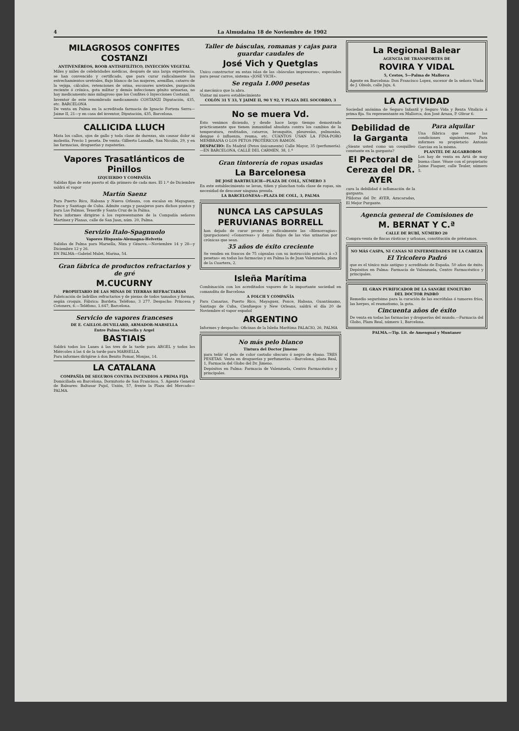4 La Almudaina 18 de Noviembre de 1902
MILAGROSOS CONFITES COSTANZI
ANTIVENÉREOS, ROOB ANTISIFILÍTICO, INYECCIÓN VEGETAL
Miles y miles de celebridades médicas, después de una larga experiencia, se han convencido y certificado, que para curar radicalmente los estrechamientos uretrales, flujo blanco de las mujeres, arenillas, catarro de la vejiga, cálculos, retenciones de orina, escozores uretrales, purgación reciente ó crónica, gota militar y demás infecciones génito urinarias, no hay medicamento más milagroso que los Confites ó Inyecciones Costanzi.
Inventor de este renombrado medicamento COSTANZI Diputación, 435, etc. BARCELONA
De venta en Palma en la acreditada farmacia de Ignacio Forteza Serra—Jaime II, 21—y en casa del inventor, Diputación, 435, Barcelona.
CALLICIDA LLUCH
Mata los callos, ojos de gallo y toda clase de durezas, sin causar dolor ni molestia. Precio 1 peseta. De venta: Gilberto Lassalle, San Nicolás, 29, y en las farmacias, droguerías y zapaterías.
Vapores Trasatlánticos de Pinillos
IZQUIERDO Y COMPAÑÍA
Salidas fijas de este puerto el día primero de cada mes. El 1.º de Diciembre saldrá el vapor
Martín Saenz
Para Puerto Rico, Habana y Nueva Orleans, con escalas en Mayaguez, Ponce y Santiago de Cuba. Admite carga y pasajeros para dichos puntos y para Las Palmas, Tenerife y Santa Cruz de la Palma.
Para informes dirigirse á los representantes de la Compañía señores Martínez y Planas, calle de San Juan, núm. 20, Palma.
Servizio Italo-Spagnuolo
Vapores Hispania-Alemagna-Helvetia
Salidas de Palma para Marsella, Niza y Génova.—Noviembre 14 y 28—y Diciembre 12 y 26.
EN PALMA—Gabriel Mulet, Marina, 54.
Gran fábrica de productos refractarios y de gré
M.CUCURNY
PROPIETARIO DE LAS MINAS DE TIERRAS REFRACTARIAS
Fabricación de ladrillos refractarios y de piezas de todos tamaños y formas, según croquis. Fábrica: Bordeta. Teléfono, 3 277. Despacho: Princesa y Cotoners, 6.—Teléfono, 1.647, Barcelona.
Servicio de vapores franceses
DE E. CAILLOL-DUVILLARD, ARMADOR-MARSELLA
Entre Palma Marsella y Argel
BASTIAIS
Saldrá todos los Lunes á las tres de la tarde para ARGEL y todos los Miércoles á las 4 de la tarde para MARSELLA.
Para informes dirigirse á don Benito Pomar, Monjas, 14.
LA CATALANA
COMPAÑÍA DE SEGUROS CONTRA INCENDIOS A PRIMA FIJA
Domiciliada en Barcelona, Dormitorio de San Francisco, 5. Agente General de Baleares: Baltasar Pujol, Unión, 57, frente la Plaza del Mercado—PALMA.
Taller de básculas, romanas y cajas para guardar caudales de
José Vich y Quetglas
Unico constructor en estas islas de las «básculas impresoras», especiales para pesar carros, sistema «JOSE VICH».
Se regala 1.000 pesetas
al mecánico que la abra.
Visitar mi nuevo establecimiento
COLÓN 31 Y 33, Y JAIME II, 90 Y 92, Y PLAZA DEL SOCORRO, 3
No se muera Vd.
Esto venimos diciendo, y desde hace largo tiempo demostrado prácticamente que tienen inmunidad absoluta contra los cambios de la temperatura, resfriados, catarros, bronquitis, pleuresías, pulmonías, dengue ó influenza, reuma, etc. CUANTOS USAN LA FINA-PORO MEMBRANA O LOS PETOS PROTÉRICOS RAMÓN.
DESPACHO: En Madrid (Petos únicamente) Calle Mayor, 35 (perfumería).—EN BARCELONA, CALLE DEL CARMEN, 38, 1.º
Gran tintorería de ropas usadas
La Barcelonesa
DE JOSÉ BARTRULICH—PLAZA DE COLL, NÚMERO 3
En este establecimiento se lavan, tiñen y planchan toda clase de ropas, sin necesidad de descoser ninguna prenda.
LA BARCELONESA—PLAZA DE COLL, 3, PALMA
NUNCA LAS CAPSULAS PERUVIANAS BORRELL
han dejado de curar pronto y radicalmente las «Blenorragias» (purgaciones) «Gonorreas» y demás flujos de las vías urinarias por crónicas que sean.
35 años de éxito creciente
Se venden en frascos de 75 cápsulas con su instrucción práctica á «3 pesetas» en todas las farmacias y en Palma la de Juan Valenzuela, plaza de la Cuartera, 2.
Isleña Marítima
Combinación con los acreditados vapores de la importante sociedad en comandita de Barcelona
A FOLCH Y COMPAÑÍA
Para Canarias, Puerto Rico, Mayaguez, Ponce, Habana, Guantánamo, Santiago de Cuba, Cienfuegos y New Orleans, saldrá el día 20 de Noviembre el vapor español
ARGENTINO
Informes y despacho: Oficinas de la Isleña Marítima PALACIO, 26, PALMA
No más pelo blanco
Tintura del Doctor Jimeno
para teñir el pelo de color castaño obscuro ó negro de ébano. TRES PESETAS. Venta en droguerías y perfumerías.—Barcelona, plaza Real, 1, Farmacia del Globo del Dr. Jimeno.
Depósitos en Palma: Farmacia de Valenzuela, Centro Farmacéutico y principales.
La Regional Balear
AGENCIA DE TRANSPORTES DE
ROVIRA Y VIDAL
5, Cestos, 5—Palma de Mallorca
Agente en Barcelona: Don Francisco Lopez, sucesor de la señora Viuda de J. Obiols, calle Juju, 4.
LA ACTIVIDAD
Sociedad anónima de Seguro Infantil y Seguro Vida y Renta Vitalicia á prima fija. Su representante en Mallorca, don José Arnau, P. Olivar 6.
Debilidad de la Garganta
¿Siente usted como un cosquilleo constante en la garganta?
El Pectoral de Cereza del DR. AYER
cura la debilidad é inflamación de la garganta.
Píldoras del Dr. AYER, Azucaradas, El Mejor Purgante.
Para alquilar
Una fábrica que reune las condiciones siguientes. Para informes su propietario Antonio Garcias en la misma.
PLANTEL DE ALGARROBOS
Los hay de venta en Artá de muy buena clase. Véase con el propietario Jaime Fiaquer, calle Teuler, número 5.
Agencia general de Comisiones de
M. BERNAT Y C.ª
CALLE DE RUBÍ, NÚMERO 20
Compra-venta de fincas rústicas y urbanas, constitución de préstamos.
NO MÁS CASPA, NI CANAS NI ENFERMEDADES DE LA CABEZA
El Tricofero Padró
que es el tónico más antiguo y acreditado de España. 50 años de éxito. Depósitos en Palma: Farmacia de Valenzuela, Centro Farmacéutico y principales.
EL GRAN PURIFICADOR DE LA SANGRE ENOLTURO
DEL DOCTOR PADRÓ
Remedio segurísimo para la curación de las escrófulas ó tumores fríos, las herpes, el reumatismo, la gota.
Cincuenta años de éxito
De venta en todas las farmacias y droguerías del mundo.—Farmacia del Globo, Plaza Real, número 1, Barcelona.
PALMA.—Tip. Lit. de Amengual y Muntaner